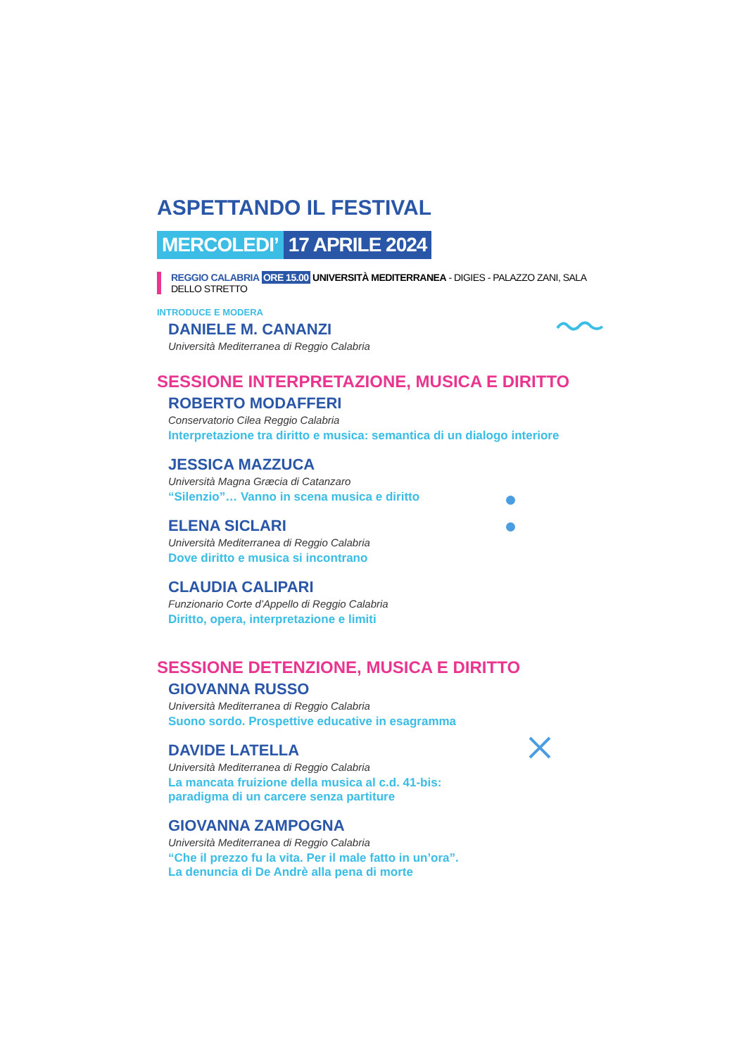ASPETTANDO IL FESTIVAL
MERCOLEDI’ 17 APRILE 2024
REGGIO CALABRIA ORE 15.00 UNIVERSITÀ MEDITERRANEA - DIGIES - PALAZZO ZANI, SALA DELLO STRETTO
INTRODUCE E MODERA
DANIELE M. CANANZI
Università Mediterranea di Reggio Calabria
SESSIONE INTERPRETAZIONE, MUSICA E DIRITTO
ROBERTO MODAFFERI
Conservatorio Cilea Reggio Calabria
Interpretazione tra diritto e musica: semantica di un dialogo interiore
JESSICA MAZZUCA
Università Magna Græcia di Catanzaro
“Silenzio”… Vanno in scena musica e diritto
ELENA SICLARI
Università Mediterranea di Reggio Calabria
Dove diritto e musica si incontrano
CLAUDIA CALIPARI
Funzionario Corte d’Appello di Reggio Calabria
Diritto, opera, interpretazione e limiti
SESSIONE DETENZIONE, MUSICA E DIRITTO
GIOVANNA RUSSO
Università Mediterranea di Reggio Calabria
Suono sordo. Prospettive educative in esagramma
DAVIDE LATELLA
Università Mediterranea di Reggio Calabria
La mancata fruizione della musica al c.d. 41-bis:
paradigma di un carcere senza partiture
GIOVANNA ZAMPOGNA
Università Mediterranea di Reggio Calabria
“Che il prezzo fu la vita. Per il male fatto in un’ora”.
La denuncia di De Andrè alla pena di morte